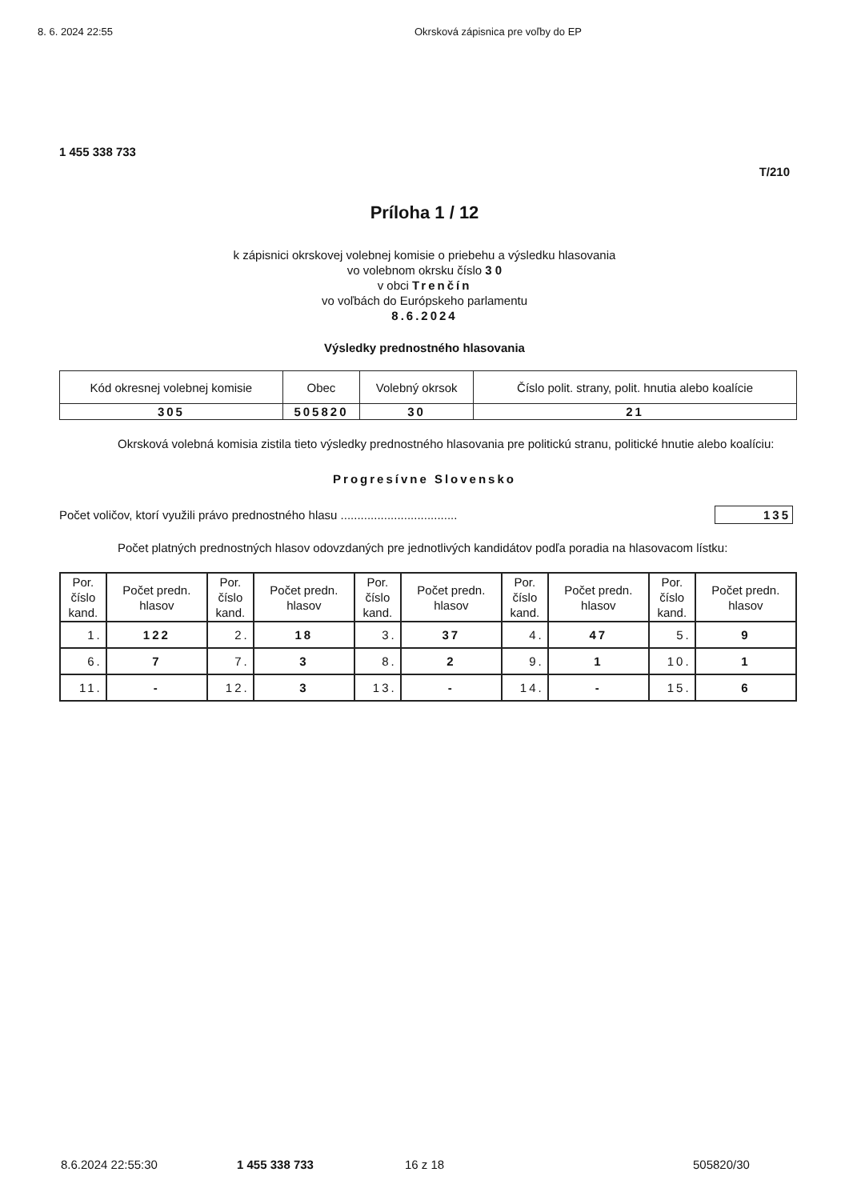8. 6. 2024 22:55 Okrsková zápisnica pre voľby do EP
1 455 338 733
T/210
Príloha 1 / 12
k zápisnici okrskovej volebnej komisie o priebehu a výsledku hlasovania
vo volebnom okrsku číslo 3 0
v obci Trenčín
vo voľbách do Európskeho parlamentu
8.6.2024
Výsledky prednostného hlasovania
| Kód okresnej volebnej komisie | Obec | Volebný okrsok | Číslo polit. strany, polit. hnutia alebo koalície |
| 305 | 505820 | 30 | 21 |
Okrsková volebná komisia zistila tieto výsledky prednostného hlasovania pre politickú stranu, politické hnutie alebo koalíciu:
Progresívne Slovensko
Počet voličov, ktorí využili právo prednostného hlasu ................................... 135
Počet platných prednostných hlasov odovzdaných pre jednotlivých kandidátov podľa poradia na hlasovacom lístku:
| Por. číslo kand. | Počet predn. hlasov | Por. číslo kand. | Počet predn. hlasov | Por. číslo kand. | Počet predn. hlasov | Por. číslo kand. | Počet predn. hlasov | Por. číslo kand. | Počet predn. hlasov |
| --- | --- | --- | --- | --- | --- | --- | --- | --- | --- |
| 1. | 122 | 2. | 18 | 3. | 37 | 4. | 47 | 5. | 9 |
| 6. | 7 | 7. | 3 | 8. | 2 | 9. | 1 | 10. | 1 |
| 11. | - | 12. | 3 | 13. | - | 14. | - | 15. | 6 |
8.6.2024 22:55:30 1 455 338 733 16 z 18 505820/30